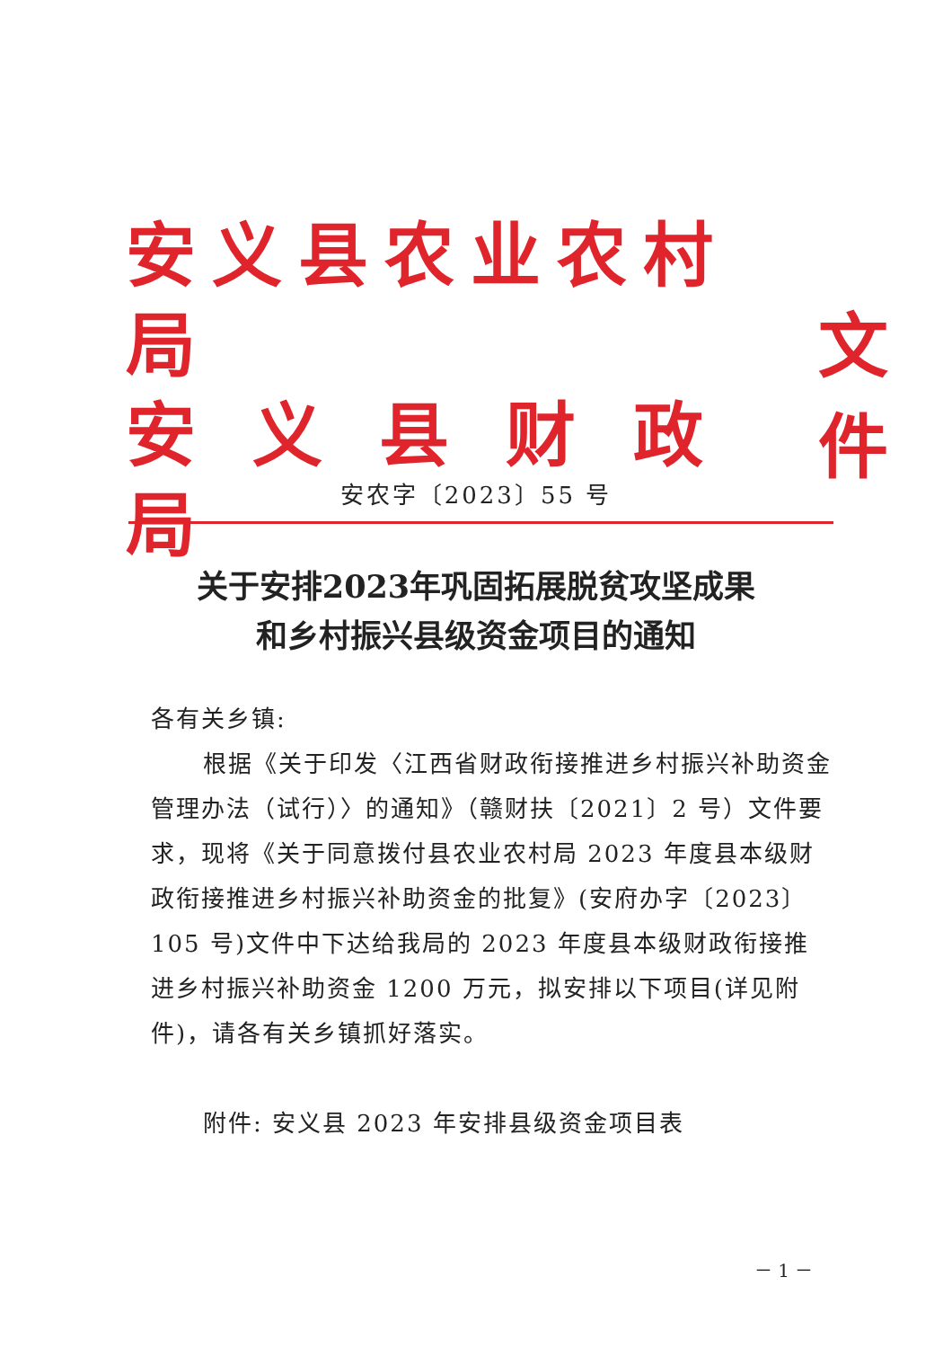安义县农业农村局
安 义 县 财 政 局
文件
安农字〔2023〕55 号
关于安排2023年巩固拓展脱贫攻坚成果
和乡村振兴县级资金项目的通知
各有关乡镇:
根据《关于印发〈江西省财政衔接推进乡村振兴补助资金管理办法（试行）〉的通知》（赣财扶〔2021〕2 号）文件要求，现将《关于同意拨付县农业农村局 2023 年度县本级财政衔接推进乡村振兴补助资金的批复》(安府办字〔2023〕105 号)文件中下达给我局的 2023 年度县本级财政衔接推进乡村振兴补助资金 1200 万元，拟安排以下项目(详见附件)，请各有关乡镇抓好落实。
附件: 安义县 2023 年安排县级资金项目表
－ 1 －